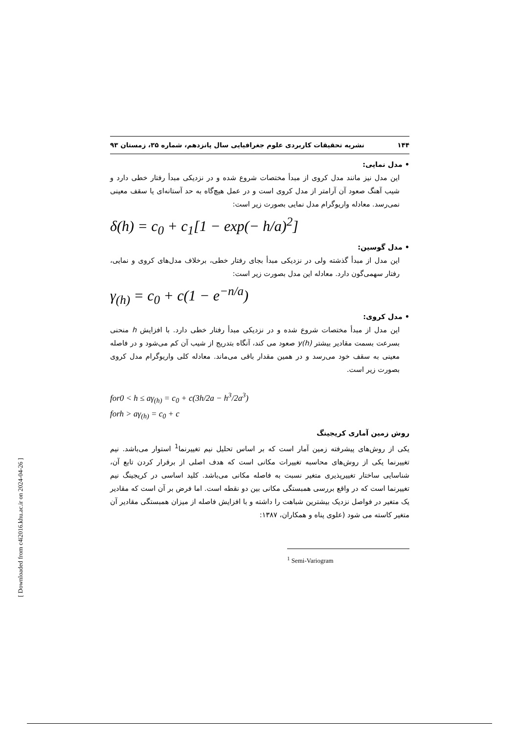۱۴۴ نشریه تحقیقات کاربردی علوم جغرافیایی سال پانزدهم، شماره ۳۵، زمستان ۹۳
• مدل نمایی:
این مدل نیز مانند مدل کروی از مبدأ مختصات شروع شده و در نزدیکی مبدأ رفتار خطی دارد و شیب آهنگ صعود آن آرامتر از مدل کروی است و در عمل هیچ‌گاه به حد آستانه‌ای یا سقف معینی نمی‌رسد. معادله واریوگرام مدل نمایی بصورت زیر است:
δ(h) = c<sub>0</sub> + c<sub>1</sub>[1 − exp(− h/a)<sup>2</sup>]
• مدل گوسین:
این مدل از مبدأ گذشته ولی در نزدیکی مبدأ بجای رفتار خطی، برخلاف مدل‌های کروی و نمایی، رفتار سهمی‌گون دارد. معادله این مدل بصورت زیر است:
γ<sub>(h)</sub> = c<sub>0</sub> + c(1 − e<sup>−n/a</sup>)
• مدل کروی:
این مدل از مبدأ مختصات شروع شده و در نزدیکی مبدأ رفتار خطی دارد. با افزایش h منحنی بسرعت بسمت مقادیر بیشتر y(h) صعود می کند، آنگاه بتدریج از شیب آن کم می‌شود و در فاصله معینی به سقف خود می‌رسد و در همین مقدار باقی می‌ماند. معادله کلی واریوگرام مدل کروی بصورت زیر است.
for0 < h ≤ aγ<sub>(h)</sub> = c<sub>0</sub> + c(3h/2a − h<sup>3</sup>/2a<sup>3</sup>)
forh > aγ<sub>(h)</sub> = c<sub>0</sub> + c
روش زمین آماری کریجینگ
یکی از روش‌های پیشرفته زمین آمار است که بر اساس تحلیل نیم تغییرنما<sup>1</sup> استوار می‌باشد. نیم تغییرنما یکی از روش‌های محاسبه تغییرات مکانی است که هدف اصلی از برقرار کردن تابع آن، شناسایی ساختار تغییرپذیری متغیر نسبت به فاصله مکانی می‌باشد. کلید اساسی در کریجینگ نیم تغییرنما است که در واقع بررسی همبستگی مکانی بین دو نقطه است. اما فرض بر آن است که مقادیر یک متغیر در فواصل نزدیک بیشترین شباهت را داشته و با افزایش فاصله از میزان همبستگی مقادیر آن متغیر کاسته می شود (علوی پناه و همکاران، ۱۳۸۷:
<sup>1</sup> Semi-Variogram
[ Downloaded from c4i2016.khu.ac.ir on 2024-04-26 ]